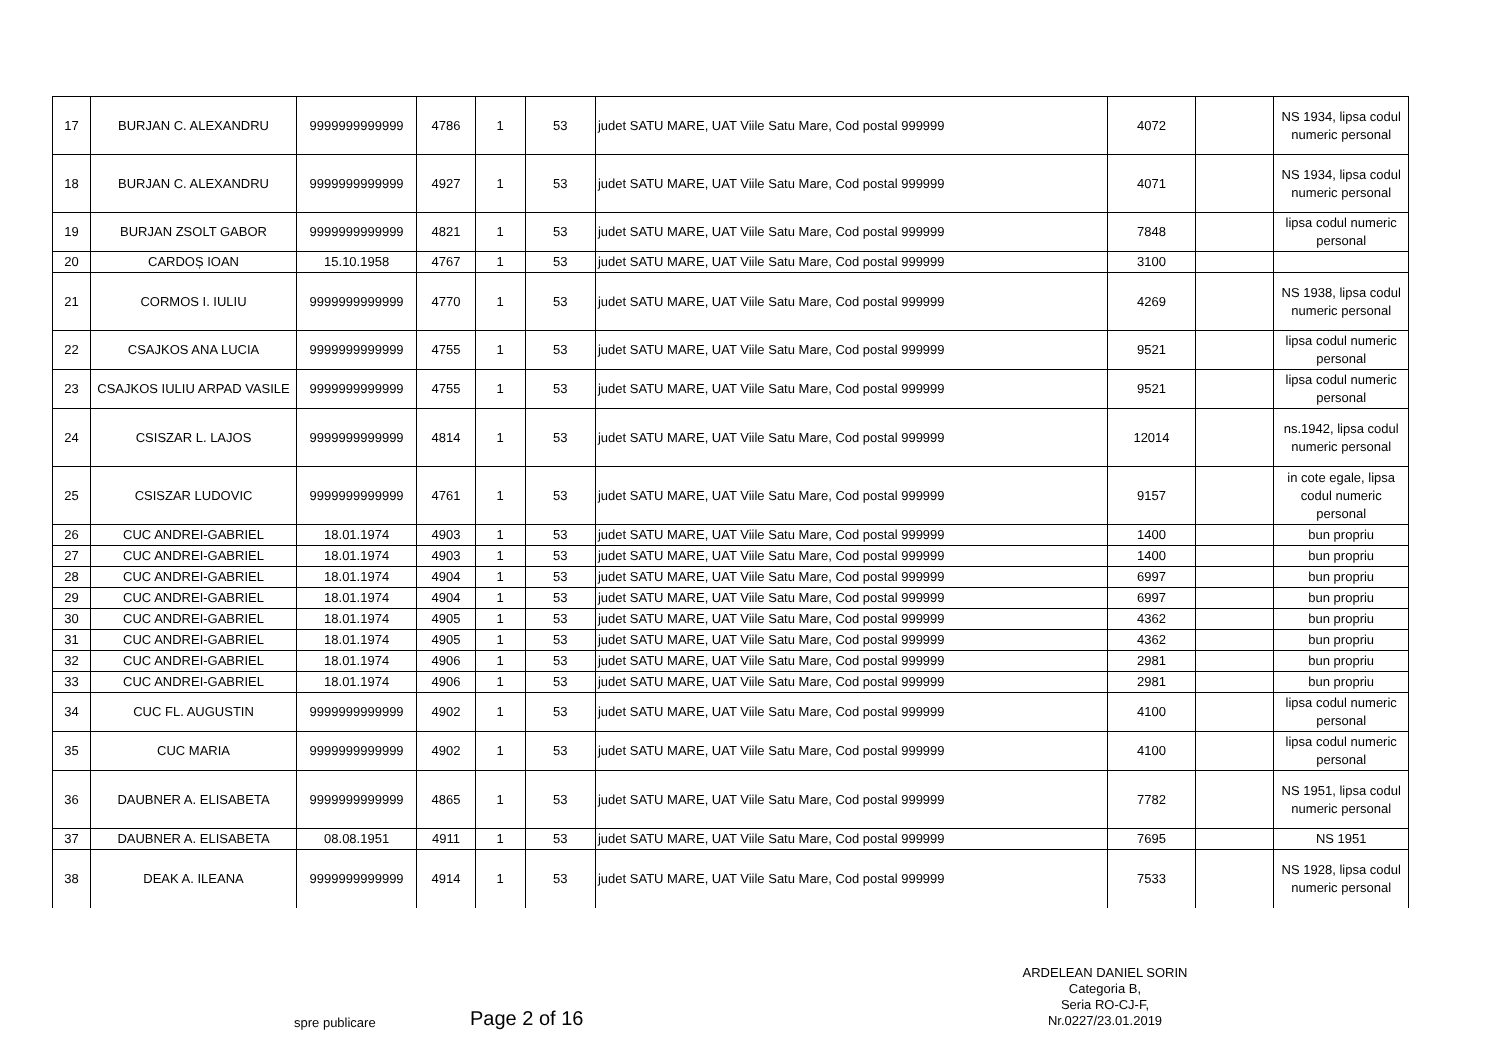| 17 | BURJAN C. ALEXANDRU | 9999999999999 | 4786 | 1 | 53 | judet SATU MARE, UAT Viile Satu Mare, Cod postal 999999 | 4072 | | NS 1934, lipsa codul numeric personal |
| 18 | BURJAN C. ALEXANDRU | 9999999999999 | 4927 | 1 | 53 | judet SATU MARE, UAT Viile Satu Mare, Cod postal 999999 | 4071 | | NS 1934, lipsa codul numeric personal |
| 19 | BURJAN ZSOLT GABOR | 9999999999999 | 4821 | 1 | 53 | judet SATU MARE, UAT Viile Satu Mare, Cod postal 999999 | 7848 | | lipsa codul numeric personal |
| 20 | CARDOȘ IOAN | 15.10.1958 | 4767 | 1 | 53 | judet SATU MARE, UAT Viile Satu Mare, Cod postal 999999 | 3100 | | |
| 21 | CORMOS I. IULIU | 9999999999999 | 4770 | 1 | 53 | judet SATU MARE, UAT Viile Satu Mare, Cod postal 999999 | 4269 | | NS 1938, lipsa codul numeric personal |
| 22 | CSAJKOS ANA LUCIA | 9999999999999 | 4755 | 1 | 53 | judet SATU MARE, UAT Viile Satu Mare, Cod postal 999999 | 9521 | | lipsa codul numeric personal |
| 23 | CSAJKOS IULIU ARPAD VASILE | 9999999999999 | 4755 | 1 | 53 | judet SATU MARE, UAT Viile Satu Mare, Cod postal 999999 | 9521 | | lipsa codul numeric personal |
| 24 | CSISZAR L. LAJOS | 9999999999999 | 4814 | 1 | 53 | judet SATU MARE, UAT Viile Satu Mare, Cod postal 999999 | 12014 | | ns.1942, lipsa codul numeric personal |
| 25 | CSISZAR LUDOVIC | 9999999999999 | 4761 | 1 | 53 | judet SATU MARE, UAT Viile Satu Mare, Cod postal 999999 | 9157 | | in cote egale, lipsa codul numeric personal |
| 26 | CUC ANDREI-GABRIEL | 18.01.1974 | 4903 | 1 | 53 | judet SATU MARE, UAT Viile Satu Mare, Cod postal 999999 | 1400 | | bun propriu |
| 27 | CUC ANDREI-GABRIEL | 18.01.1974 | 4903 | 1 | 53 | judet SATU MARE, UAT Viile Satu Mare, Cod postal 999999 | 1400 | | bun propriu |
| 28 | CUC ANDREI-GABRIEL | 18.01.1974 | 4904 | 1 | 53 | judet SATU MARE, UAT Viile Satu Mare, Cod postal 999999 | 6997 | | bun propriu |
| 29 | CUC ANDREI-GABRIEL | 18.01.1974 | 4904 | 1 | 53 | judet SATU MARE, UAT Viile Satu Mare, Cod postal 999999 | 6997 | | bun propriu |
| 30 | CUC ANDREI-GABRIEL | 18.01.1974 | 4905 | 1 | 53 | judet SATU MARE, UAT Viile Satu Mare, Cod postal 999999 | 4362 | | bun propriu |
| 31 | CUC ANDREI-GABRIEL | 18.01.1974 | 4905 | 1 | 53 | judet SATU MARE, UAT Viile Satu Mare, Cod postal 999999 | 4362 | | bun propriu |
| 32 | CUC ANDREI-GABRIEL | 18.01.1974 | 4906 | 1 | 53 | judet SATU MARE, UAT Viile Satu Mare, Cod postal 999999 | 2981 | | bun propriu |
| 33 | CUC ANDREI-GABRIEL | 18.01.1974 | 4906 | 1 | 53 | judet SATU MARE, UAT Viile Satu Mare, Cod postal 999999 | 2981 | | bun propriu |
| 34 | CUC FL. AUGUSTIN | 9999999999999 | 4902 | 1 | 53 | judet SATU MARE, UAT Viile Satu Mare, Cod postal 999999 | 4100 | | lipsa codul numeric personal |
| 35 | CUC MARIA | 9999999999999 | 4902 | 1 | 53 | judet SATU MARE, UAT Viile Satu Mare, Cod postal 999999 | 4100 | | lipsa codul numeric personal |
| 36 | DAUBNER A. ELISABETA | 9999999999999 | 4865 | 1 | 53 | judet SATU MARE, UAT Viile Satu Mare, Cod postal 999999 | 7782 | | NS 1951, lipsa codul numeric personal |
| 37 | DAUBNER A. ELISABETA | 08.08.1951 | 4911 | 1 | 53 | judet SATU MARE, UAT Viile Satu Mare, Cod postal 999999 | 7695 | | NS 1951 |
| 38 | DEAK A. ILEANA | 9999999999999 | 4914 | 1 | 53 | judet SATU MARE, UAT Viile Satu Mare, Cod postal 999999 | 7533 | | NS 1928, lipsa codul numeric personal |
spre publicare Page 2 of 16
ARDELEAN DANIEL SORIN
Categoria B,
Seria RO-CJ-F,
Nr.0227/23.01.2019